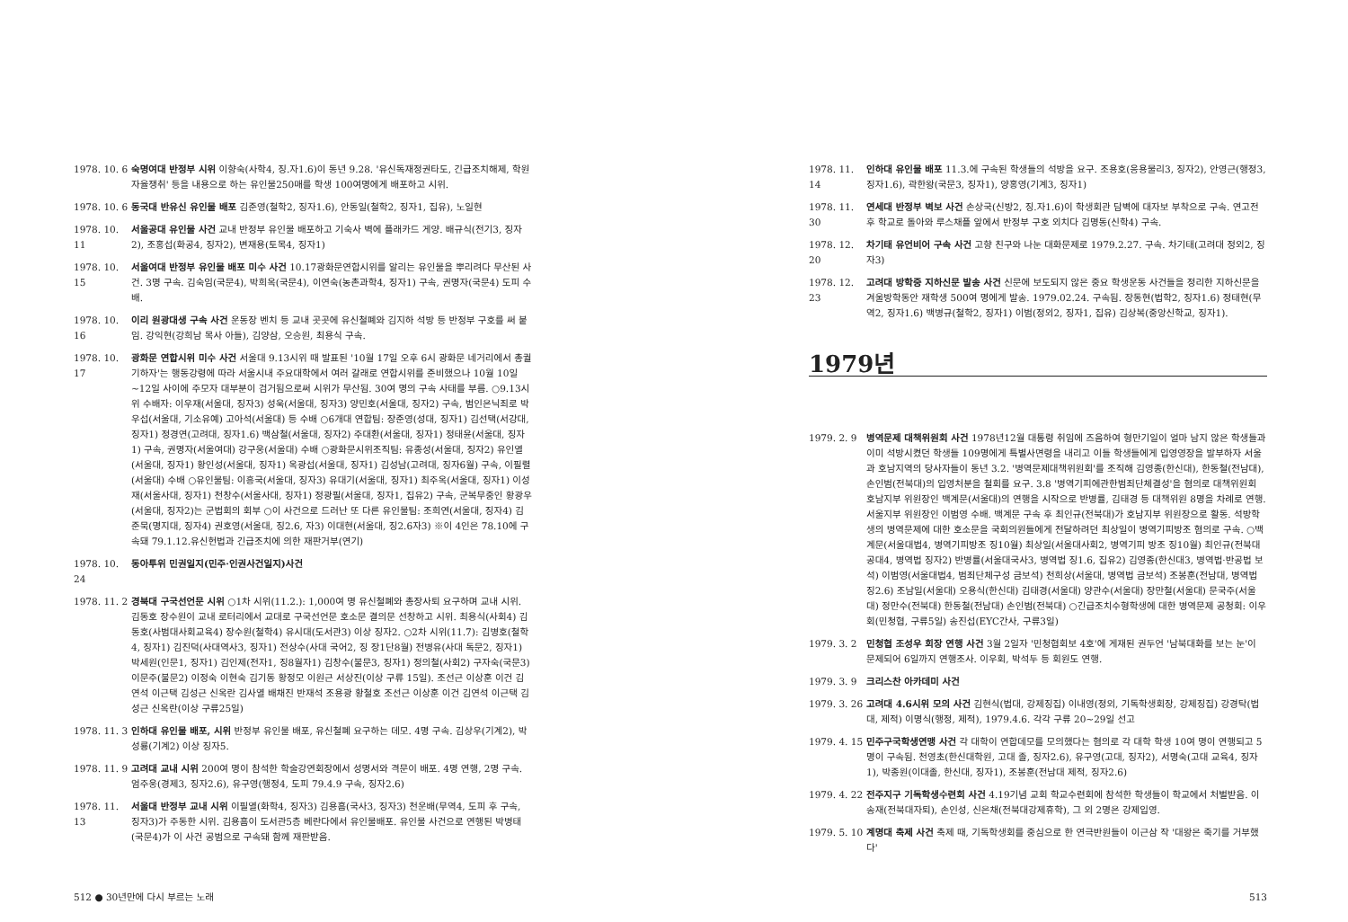1978. 10. 6
숙명여대 반정부 시위 이향숙(사학4, 징.자1.6)이 동년 9.28. '유신독재정권타도, 긴급조치해제, 학원자율쟁취' 등을 내용으로 하는 유인물250매를 학생 100여명에게 배포하고 시위.
1978. 10. 6
동국대 반유신 유인물 배포 김준영(철학2, 징자1.6), 안동일(철학2, 징자1, 집유), 노일현
1978. 10. 11
서울공대 유인물 사건 교내 반정부 유인물 배포하고 기숙사 벽에 플래카드 게양. 배규식(전기3, 징자2), 조홍섭(화공4, 징자2), 변재용(토목4, 징자1)
1978. 10. 15
서울여대 반정부 유인물 배포 미수 사건 10.17광화문연합시위를 알리는 유인물을 뿌리려다 무산된 사건. 3명 구속. 김숙임(국문4), 박희옥(국문4), 이연숙(농촌과학4, 징자1) 구속, 권명자(국문4) 도피 수배.
1978. 10. 16
이리 원광대생 구속 사건 운동장 벤치 등 교내 곳곳에 유신철폐와 김지하 석방 등 반정부 구호를 써 붙임. 강익현(강희남 목사 아들), 김양삼, 오승원, 최용식 구속.
1978. 10. 17
광화문 연합시위 미수 사건 서울대 9.13시위 때 발표된 '10월 17일 오후 6시 광화문 네거리에서 총궐기하자'는 행동강령에 따라 서울시내 주요대학에서 여러 갈래로 연합시위를 준비했으나 10월 10일~12일 사이에 주모자 대부분이 검거됨으로써 시위가 무산됨. 30여 명의 구속 사태를 부름. ○9.13시위 수배자: 이우재(서울대, 징자3) 성욱(서울대, 징자3) 양민호(서울대, 징자2) 구속, 범인은닉죄로 박우섭(서울대, 기소유예) 고아석(서울대) 등 수배 ○6개대 연합팀: 장준영(성대, 징자1) 김선택(서강대, 징자1) 정경연(고려대, 징자1.6) 백삼철(서울대, 징자2) 주대환(서울대, 징자1) 정태윤(서울대, 징자1) 구속, 권명자(서울여대) 강구웅(서울대) 수배 ○광화문시위조직팀: 유종성(서울대, 징자2) 유인열(서울대, 징자1) 황인성(서울대, 징자1) 옥광섭(서울대, 징자1) 김성남(고려대, 징자6월) 구속, 이필렬(서울대) 수배 ○유인물팀: 이흥국(서울대, 징자3) 유대기(서울대, 징자1) 최주옥(서울대, 징자1) 이성재(서울사대, 징자1) 천창수(서울사대, 징자1) 정광필(서울대, 징자1, 집유2) 구속, 군복무중인 황광우(서울대, 징자2)는 군법회의 회부 ○이 사건으로 드러난 또 다른 유인물팀: 조희연(서울대, 징자4) 김준묵(명지대, 징자4) 권호영(서울대, 징2.6, 자3) 이대현(서울대, 징2.6자3) ※이 4인은 78.10에 구속돼 79.1.12.유신헌법과 긴급조치에 의한 재판거부(연기)
1978. 10. 24
동아투위 민권일지(민주·인권사건일지)사건
1978. 11. 2
경북대 구국선언문 시위 ○1차 시위(11.2.): 1,000여 명 유신철폐와 총장사퇴 요구하며 교내 시위. 김동호 장수원이 교내 로터리에서 교대로 구국선언문 호소문 결의문 선창하고 시위. 최용식(사회4) 김동호(사범대사회교육4) 장수원(철학4) 유시대(도서관3) 이상 징자2. ○2차 시위(11.7): 김병호(철학4, 징자1) 김진덕(사대역사3, 징자1) 전상수(사대 국어2, 징 장1단8월) 전병유(사대 독문2, 징자1) 박세원(인문1, 징자1) 김인제(전자1, 징8월자1) 김창수(불문3, 징자1) 정의철(사회2) 구자숙(국문3) 이문주(불문2) 이정숙 이현숙 김기동 황정모 이원근 서상진(이상 구류 15일). 조선근 이상훈 이건 김연석 이근택 김성근 신옥란 김사열 배채진 반재석 조용광 황철호 조선근 이상훈 이건 김연석 이근택 김성근 신옥란(이상 구류25일)
1978. 11. 3
인하대 유인물 배포, 시위 반정부 유인물 배포, 유신철폐 요구하는 데모. 4명 구속. 김상우(기계2), 박성룡(기계2) 이상 징자5.
1978. 11. 9
고려대 교내 시위 200여 명이 참석한 학술강연회장에서 성명서와 격문이 배포. 4명 연행, 2명 구속. 엄주웅(경제3, 징자2.6), 유구영(행정4, 도피 79.4.9 구속, 징자2.6)
1978. 11. 13
서울대 반정부 교내 시위 이필열(화학4, 징자3) 김용흠(국사3, 징자3) 천운배(무역4, 도피 후 구속, 징자3)가 주동한 시위. 김용흠이 도서관5층 베란다에서 유인물배포. 유인물 사건으로 연행된 박병태(국문4)가 이 사건 공범으로 구속돼 함께 재판받음.
1978. 11. 14
인하대 유인물 배포 11.3.에 구속된 학생들의 석방을 요구. 조용호(응용물리3, 징자2), 안영근(행정3, 징자1.6), 곽한왕(국문3, 징자1), 양홍영(기계3, 징자1)
1978. 11. 30
연세대 반정부 벽보 사건 손상국(신방2, 징.자1.6)이 학생회관 담벽에 대자보 부착으로 구속. 연고전 후 학교로 돌아와 루스채플 앞에서 반정부 구호 외치다 김명동(신학4) 구속.
1978. 12. 20
차기태 유언비어 구속 사건 고향 친구와 나눈 대화문제로 1979.2.27. 구속. 차기태(고려대 정외2, 징자3)
1978. 12. 23
고려대 방학중 지하신문 발송 사건 신문에 보도되지 않은 중요 학생운동 사건들을 정리한 지하신문을 겨울방학동안 재학생 500여 명에게 발송. 1979.02.24. 구속됨. 장동현(법학2, 징자1.6) 정태현(무역2, 징자1.6) 백병규(철학2, 징자1) 이범(정외2, 징자1, 집유) 김상복(중앙신학교, 징자1).
1979년
1979. 2. 9 병역문제 대책위원회 사건 1978년12월 대통령 취임에 즈음하여 형만기일이 얼마 남지 않은 학생들과 이미 석방시켰던 학생들 109명에게 특별사면령을 내리고 이들 학생들에게 입영영장을 발부하자 서울과 호남지역의 당사자들이 동년 3.2. '병역문제대책위원회'를 조직해 김영종(한신대), 한동철(전남대), 손인범(전북대)의 입영처분을 철회를 요구. 3.8 '병역기피에관한범죄단체결성'을 혐의로 대책위원회 호남지부 위원장인 백계문(서울대)의 연행을 시작으로 반병률, 김태경 등 대책위원 8명을 차례로 연행. 서울지부 위원장인 이범영 수배. 백계문 구속 후 최인규(전북대)가 호남지부 위원장으로 활동. 석방학생의 병역문제에 대한 호소문을 국회의원들에게 전달하려던 최상일이 병역기피방조 혐의로 구속. ○백계문(서울대법4, 병역기피방조 징10월) 최상일(서울대사회2, 병역기피 방조 징10월) 최인규(전북대공대4, 병역법 징자2) 반병률(서울대국사3, 병역법 징1.6, 집유2) 김영종(한신대3, 병역법·반공법 보석) 이범영(서울대법4, 범죄단체구성 금보석) 천희상(서울대, 병역법 금보석) 조봉훈(전남대, 병역법 징2.6) 조남일(서울대) 오용식(한신대) 김태경(서울대) 양관수(서울대) 장만철(서울대) 문국주(서울대) 정만수(전북대) 한동철(전남대) 손인범(전북대) ○긴급조치수형학생에 대한 병역문제 공청회: 이우회(민청협, 구류5일) 송진섭(EYC간사, 구류3일)
1979. 3. 2 민청협 조성우 회장 연행 사건 3월 2일자 '민청협회보 4호'에 게재된 권두언 '남북대화를 보는 눈'이 문제되어 6일까지 연행조사. 이우회, 박석두 등 회원도 연행.
1979. 3. 9 크리스찬 아카데미 사건
1979. 3. 26
고려대 4.6시위 모의 사건 김현식(법대, 강제징집) 이내영(정외, 기독학생회장, 강제징집) 강경탁(법대, 제적) 이명식(행정, 제적), 1979.4.6. 각각 구류 20~29일 선고
1979. 4. 15
민주구국학생연맹 사건 각 대학이 연합데모를 모의했다는 혐의로 각 대학 학생 10여 명이 연행되고 5명이 구속됨. 천영초(한신대학원, 고대 졸, 징자2.6), 유구영(고대, 징자2), 서명숙(고대 교육4, 징자1), 박종원(이대졸, 한신대, 징자1), 조봉훈(전남대 제적, 징자2.6)
1979. 4. 22
전주지구 기독학생수련회 사건 4.19기념 교회 학교수련회에 참석한 학생들이 학교에서 처벌받음. 이송재(전북대자퇴), 손인성, 신은채(전북대강제휴학), 그 외 2명은 강제입영.
1979. 5. 10
계명대 축제 사건 축제 때, 기독학생회를 중심으로 한 연극반원들이 이근삼 작 '대왕은 죽기를 거부했다'
512 ● 30년만에 다시 부르는 노래 513